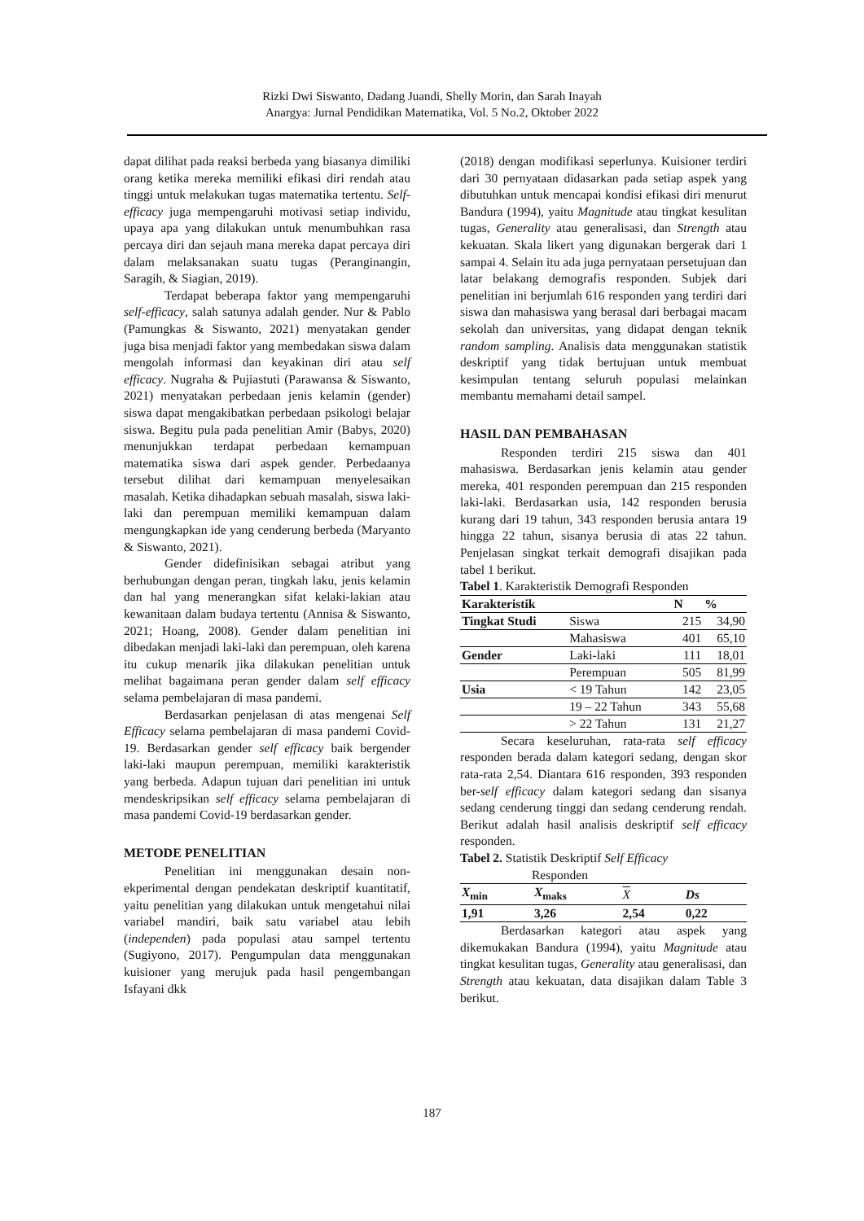Rizki Dwi Siswanto, Dadang Juandi, Shelly Morin, dan Sarah Inayah
Anargya: Jurnal Pendidikan Matematika, Vol. 5 No.2, Oktober 2022
dapat dilihat pada reaksi berbeda yang biasanya dimiliki orang ketika mereka memiliki efikasi diri rendah atau tinggi untuk melakukan tugas matematika tertentu. Self-efficacy juga mempengaruhi motivasi setiap individu, upaya apa yang dilakukan untuk menumbuhkan rasa percaya diri dan sejauh mana mereka dapat percaya diri dalam melaksanakan suatu tugas (Peranginangin, Saragih, & Siagian, 2019).
Terdapat beberapa faktor yang mempengaruhi self-efficacy, salah satunya adalah gender. Nur & Pablo (Pamungkas & Siswanto, 2021) menyatakan gender juga bisa menjadi faktor yang membedakan siswa dalam mengolah informasi dan keyakinan diri atau self efficacy. Nugraha & Pujiastuti (Parawansa & Siswanto, 2021) menyatakan perbedaan jenis kelamin (gender) siswa dapat mengakibatkan perbedaan psikologi belajar siswa. Begitu pula pada penelitian Amir (Babys, 2020) menunjukkan terdapat perbedaan kemampuan matematika siswa dari aspek gender. Perbedaanya tersebut dilihat dari kemampuan menyelesaikan masalah. Ketika dihadapkan sebuah masalah, siswa laki-laki dan perempuan memiliki kemampuan dalam mengungkapkan ide yang cenderung berbeda (Maryanto & Siswanto, 2021).
Gender didefinisikan sebagai atribut yang berhubungan dengan peran, tingkah laku, jenis kelamin dan hal yang menerangkan sifat kelaki-lakian atau kewanitaan dalam budaya tertentu (Annisa & Siswanto, 2021; Hoang, 2008). Gender dalam penelitian ini dibedakan menjadi laki-laki dan perempuan, oleh karena itu cukup menarik jika dilakukan penelitian untuk melihat bagaimana peran gender dalam self efficacy selama pembelajaran di masa pandemi.
Berdasarkan penjelasan di atas mengenai Self Efficacy selama pembelajaran di masa pandemi Covid-19. Berdasarkan gender self efficacy baik bergender laki-laki maupun perempuan, memiliki karakteristik yang berbeda. Adapun tujuan dari penelitian ini untuk mendeskripsikan self efficacy selama pembelajaran di masa pandemi Covid-19 berdasarkan gender.
METODE PENELITIAN
Penelitian ini menggunakan desain non-ekperimental dengan pendekatan deskriptif kuantitatif, yaitu penelitian yang dilakukan untuk mengetahui nilai variabel mandiri, baik satu variabel atau lebih (independen) pada populasi atau sampel tertentu (Sugiyono, 2017). Pengumpulan data menggunakan kuisioner yang merujuk pada hasil pengembangan Isfayani dkk
(2018) dengan modifikasi seperlunya. Kuisioner terdiri dari 30 pernyataan didasarkan pada setiap aspek yang dibutuhkan untuk mencapai kondisi efikasi diri menurut Bandura (1994), yaitu Magnitude atau tingkat kesulitan tugas, Generality atau generalisasi, dan Strength atau kekuatan. Skala likert yang digunakan bergerak dari 1 sampai 4. Selain itu ada juga pernyataan persetujuan dan latar belakang demografis responden. Subjek dari penelitian ini berjumlah 616 responden yang terdiri dari siswa dan mahasiswa yang berasal dari berbagai macam sekolah dan universitas, yang didapat dengan teknik random sampling. Analisis data menggunakan statistik deskriptif yang tidak bertujuan untuk membuat kesimpulan tentang seluruh populasi melainkan membantu memahami detail sampel.
HASIL DAN PEMBAHASAN
Responden terdiri 215 siswa dan 401 mahasiswa. Berdasarkan jenis kelamin atau gender mereka, 401 responden perempuan dan 215 responden laki-laki. Berdasarkan usia, 142 responden berusia kurang dari 19 tahun, 343 responden berusia antara 19 hingga 22 tahun, sisanya berusia di atas 22 tahun. Penjelasan singkat terkait demografi disajikan pada tabel 1 berikut.
Tabel 1. Karakteristik Demografi Responden
| Karakteristik | | N | % |
| --- | --- | --- | --- |
| Tingkat Studi | Siswa | 215 | 34,90 |
| | Mahasiswa | 401 | 65,10 |
| Gender | Laki-laki | 111 | 18,01 |
| | Perempuan | 505 | 81,99 |
| Usia | < 19 Tahun | 142 | 23,05 |
| | 19 – 22 Tahun | 343 | 55,68 |
| | > 22 Tahun | 131 | 21,27 |
Secara keseluruhan, rata-rata self efficacy responden berada dalam kategori sedang, dengan skor rata-rata 2,54. Diantara 616 responden, 393 responden ber-self efficacy dalam kategori sedang dan sisanya sedang cenderung tinggi dan sedang cenderung rendah. Berikut adalah hasil analisis deskriptif self efficacy responden.
Tabel 2. Statistik Deskriptif Self Efficacy
Responden
| X<sub>min</sub> | X<sub>maks</sub> | X | Ds |
| --- | --- | --- | --- |
| 1,91 | 3,26 | 2,54 | 0,22 |
Berdasarkan kategori atau aspek yang dikemukakan Bandura (1994), yaitu Magnitude atau tingkat kesulitan tugas, Generality atau generalisasi, dan Strength atau kekuatan, data disajikan dalam Table 3 berikut.
187